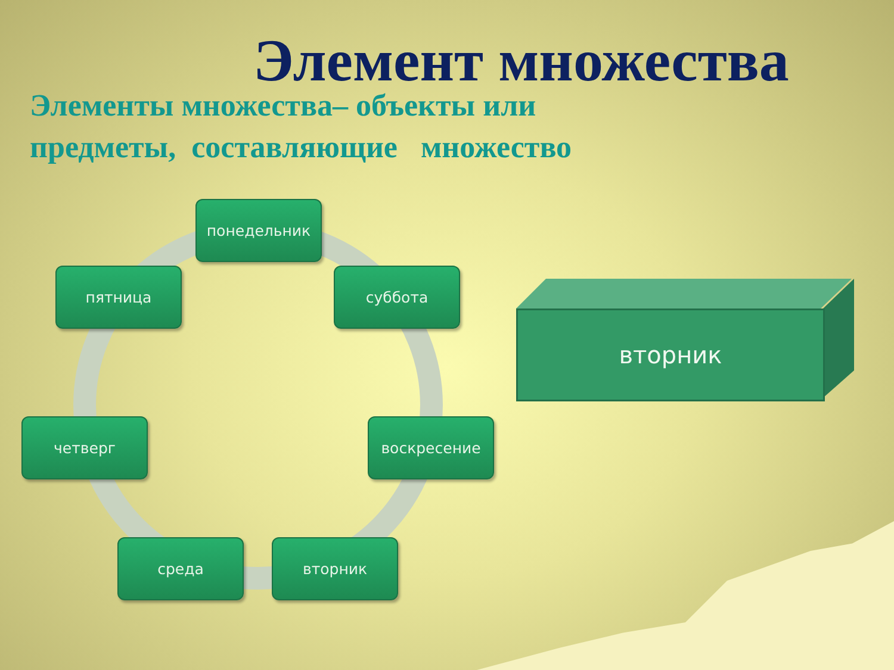Элемент множества
Элементы множества– объекты или
предметы, составляющие множество
понедельник
суббота
воскресение
вторник
среда
четверг
пятница
вторник